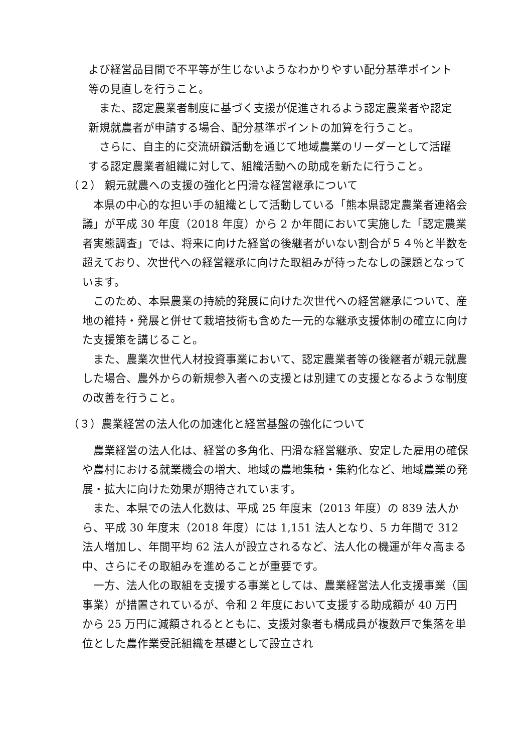よび経営品目間で不平等が生じないようなわかりやすい配分基準ポイント等の見直しを行うこと。
　また、認定農業者制度に基づく支援が促進されるよう認定農業者や認定新規就農者が申請する場合、配分基準ポイントの加算を行うこと。
　さらに、自主的に交流研鑽活動を通じて地域農業のリーダーとして活躍する認定農業者組織に対して、組織活動への助成を新たに行うこと。
（２） 親元就農への支援の強化と円滑な経営継承について
　本県の中心的な担い手の組織として活動している「熊本県認定農業者連絡会議」が平成 30 年度（2018 年度）から 2 か年間において実施した「認定農業者実態調査」では、将来に向けた経営の後継者がいない割合が５４％と半数を超えており、次世代への経営継承に向けた取組みが待ったなしの課題となっています。
　このため、本県農業の持続的発展に向けた次世代への経営継承について、産地の維持・発展と併せて栽培技術も含めた一元的な継承支援体制の確立に向けた支援策を講じること。
　また、農業次世代人材投資事業において、認定農業者等の後継者が親元就農した場合、農外からの新規参入者への支援とは別建ての支援となるような制度の改善を行うこと。
（３）農業経営の法人化の加速化と経営基盤の強化について
　農業経営の法人化は、経営の多角化、円滑な経営継承、安定した雇用の確保や農村における就業機会の増大、地域の農地集積・集約化など、地域農業の発展・拡大に向けた効果が期待されています。
　また、本県での法人化数は、平成 25 年度末（2013 年度）の 839 法人から、平成 30 年度末（2018 年度）には 1,151 法人となり、5 カ年間で 312 法人増加し、年間平均 62 法人が設立されるなど、法人化の機運が年々高まる中、さらにその取組みを進めることが重要です。
　一方、法人化の取組を支援する事業としては、農業経営法人化支援事業（国事業）が措置されているが、令和 2 年度において支援する助成額が 40 万円から 25 万円に減額されるとともに、支援対象者も構成員が複数戸で集落を単位とした農作業受託組織を基礎として設立され